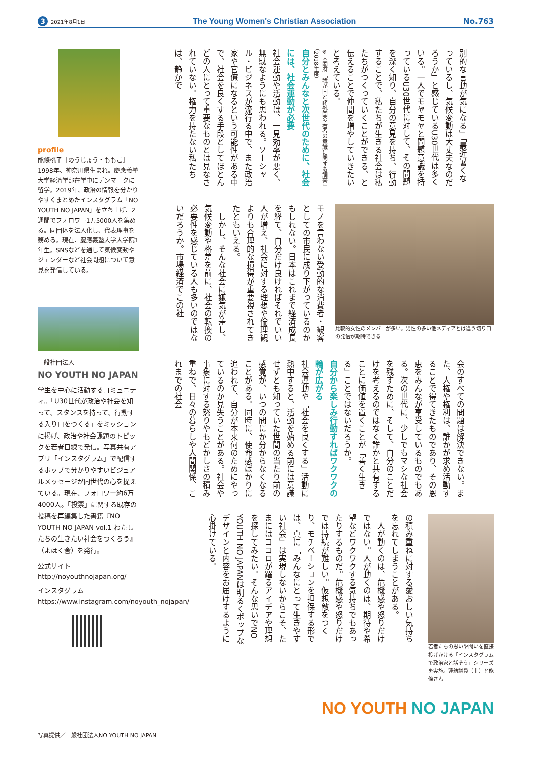3 2021年8月1日
The Young Women's Christian Association
No.763
別的な言動が気になる」「最近暑くなっているし、気候変動は大丈夫なのだろうか」と感じているU30世代は多くいる。一人でモヤモヤと問題意識を持っているU30世代に対して、その問題を深く知り、自分の意見を持ち、行動することで、私たちが生きる社会は私たちがつくっていくことができる、と伝えることで仲間を増やしていきたいと考えている。
※内閣府「我が国と諸外国の若者の意識に関する調査」（2018年度）
自分とみんなと次世代のために、社会には、社会運動が必要
社会運動や活動は、一見効率が悪く、無駄なようにも思われる。ソーシャル・ビジネスが流行る中で、また政治家や官僚になるという可能性がある中で、社会を良くする手段としてほとんどの人にとって重要なものとは見なされていない。権力を持たない私たちは、静かで
比較的女性のメンバーが多い。男性の多い他メディアとは違う切り口の発信が期待できる
モノを言わない受動的な消費者・観客としての市民に成り下がっているのかもしれない。日本はこれまで経済成長を経て、自分だけ良ければそれでいい人が増え、社会に対する理想や倫理観よりも合理的な損得が重要視されてきたともいえる。
　しかし、そんな社会に嫌気が差し、気候変動や格差を前に、社会の転換の必要性を感じている人も多いのではないだろうか。市場経済でこの社
会のすべての問題は解決できない。また、人権や権利は、誰かが求め活動することで得てきたものであり、その恩恵をみんなが享受しているものでもある。次の世代に、少しでもマシな社会を残すために、そして、自分のことだけを考えるのではなく誰かと共有することに価値を置くことが「善く生きる」ことではないだろうか。
自分から楽しみ行動すればワクワクの輪が広がる
社会運動や「社会を良くする」活動に熱中すると、活動を始める前には意識せずとも知っていた世間の当たり前の感覚が、いつの間にか分からなくなることがある。同時に、使命感ばかりに追われて、自分が本来何のためにやっているのか見失うことがある。社会や事象に対する怒りやもどかしさの積み重ねで、日々の暮らしや人間関係、これまでの社会
若者たちの思いや問いを直接投げかける「インスタグラムで政治家と話そう」シリーズを実施。蓮舫議員（上）と能條さん
の積み重ねに対する愛おしい気持ちを忘れてしまうことがある。
　人が動くのは、危機感や怒りだけではない。人が動くのは、期待や希望などワクワクする気持ちでもあったりするものだ。危機感や怒りだけでは持続が難しい。仮想敵をつくり、モチベーションを担保する形では、真に「みんなにとって生きやすい社会」は実現しないからこそ、たまにはココロが躍るアイデアや理想を探してみたい。そんな思いでNO YOUTH NO JAPANは明るくポップなデザインと内容をお届けするように心掛けている。
profile
能條桃子［のうじょう・ももこ］
1998年、神奈川県生まれ。慶應義塾大学経済学部在学中にデンマークに留学。2019年、政治の情報を分かりやすくまとめたインスタグラム「NO YOUTH NO JAPAN」を立ち上げ、2週間でフォロワー1万5000人を集める。同団体を法人化し、代表理事を務める。現在、慶應義塾大学大学院1年生。SNSなどを通して気候変動やジェンダーなど社会問題について意見を発信している。
一般社団法人
NO YOUTH NO JAPAN
学生を中心に活動するコミュニティ。「U30世代が政治や社会を知って、スタンスを持って、行動する入り口をつくる」をミッションに掲げ、政治や社会課題のトピックを若者目線で発信。写真共有アプリ「インスタグラム」で配信するポップで分かりやすいビジュアルメッセージが同世代の心を捉えている。現在、フォロワー約6万4000人。「投票」に関する既存の投稿を再編集した書籍『NO YOUTH NO JAPAN vol.1 わたしたちの生きたい社会をつくろう』（よはく舎）を発行。
公式サイト
http://noyouthnojapan.org/
インスタグラム
https://www.instagram.com/noyouth_nojapan/
NO YOUTH NO JAPAN
写真提供／一般社団法人NO YOUTH NO JAPAN